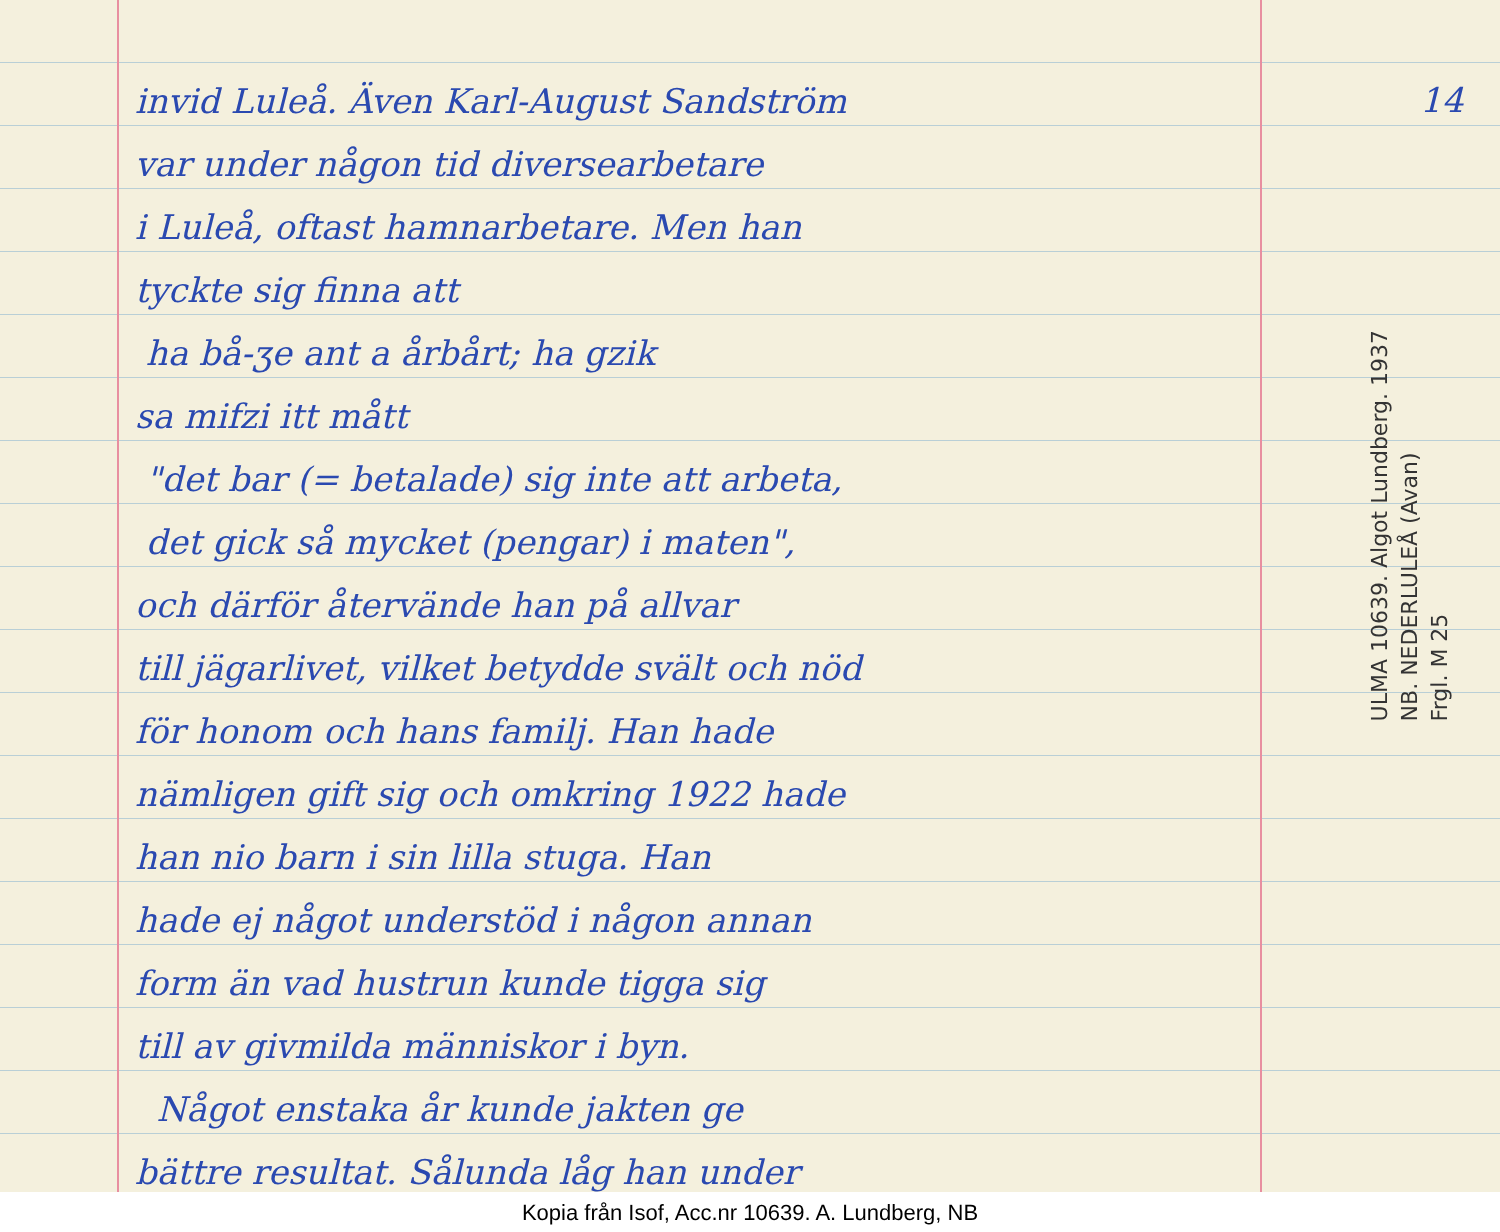invid Luleå. Även Karl-August Sandström
var under någon tid diversearbetare
i Luleå, oftast hamnarbetare. Men han
tyckte sig finna att
ha bå-ʒe ant a årbårt; ha gzik
sa mifzi itt mått
"det bar (= betalade) sig inte att arbeta,
det gick så mycket (pengar) i maten",
och därför återvände han på allvar
till jägarlivet, vilket betydde svält och nöd
för honom och hans familj. Han hade
nämligen gift sig och omkring 1922 hade
han nio barn i sin lilla stuga. Han
hade ej något understöd i någon annan
form än vad hustrun kunde tigga sig
till av givmilda människor i byn.
Något enstaka år kunde jakten ge
bättre resultat. Sålunda låg han under
14
ULMA 10639. Algot Lundberg. 1937
NB. NEDERLULEÅ (Avan)
Frgl. M 25
Kopia från Isof, Acc.nr 10639. A. Lundberg, NB